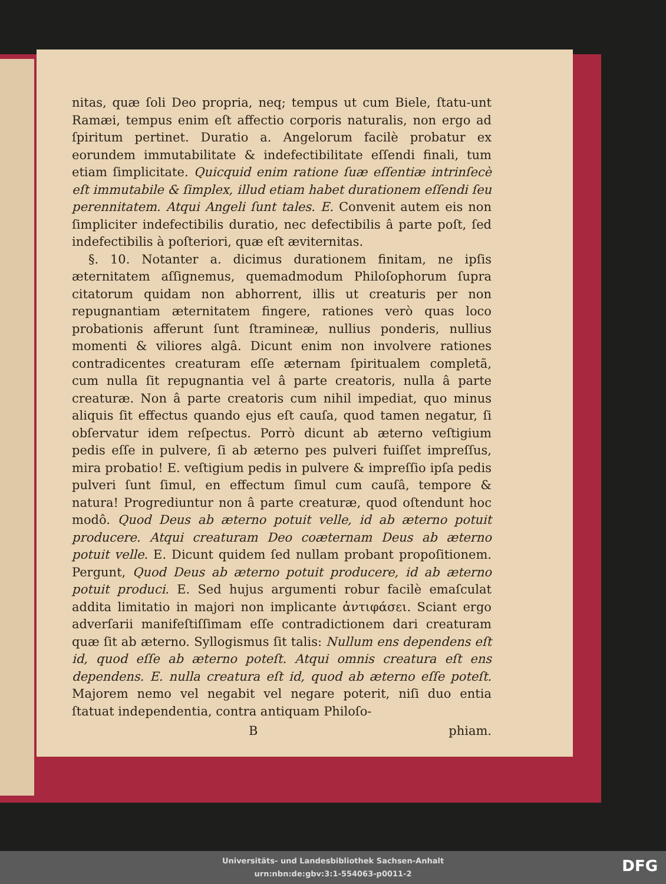nitas, quæ ſoli Deo propria, neq; tempus ut cum Biele, ſtatu-unt Ramæi, tempus enim eſt affectio corporis naturalis, non ergo ad ſpiritum pertinet. Duratio a. Angelorum facilè probatur ex eorundem immutabilitate & indefectibilitate eſſendi finali, tum etiam ſimplicitate. Quicquid enim ratione ſuæ eſſentiæ intrinſecè eſt immutabile & ſimplex, illud etiam habet durationem eſſendi ſeu perennitatem. Atqui Angeli ſunt tales. E. Convenit autem eis non ſimpliciter indefectibilis duratio, nec defectibilis â parte poſt, ſed indefectibilis à poſteriori, quæ eſt æviternitas.
§. 10. Notanter a. dicimus durationem finitam, ne ipſis æternitatem aſſignemus, quemadmodum Philoſophorum ſupra citatorum quidam non abhorrent, illis ut creaturis per non repugnantiam æternitatem fingere, rationes verò quas loco probationis afferunt ſunt ſtramineæ, nullius ponderis, nullius momenti & viliores algâ. Dicunt enim non involvere rationes contradicentes creaturam eſſe æternam ſpiritualem completã, cum nulla ſit repugnantia vel â parte creatoris, nulla â parte creaturæ. Non â parte creatoris cum nihil impediat, quo minus aliquis ſit effectus quando ejus eſt cauſa, quod tamen negatur, ſi obſervatur idem reſpectus. Porrò dicunt ab æterno veſtigium pedis eſſe in pulvere, ſi ab æterno pes pulveri fuiſſet impreſſus, mira probatio! E. veſtigium pedis in pulvere & impreſſio ipſa pedis pulveri ſunt ſimul, en effectum ſimul cum cauſâ, tempore & natura! Progrediuntur non â parte creaturæ, quod oſtendunt hoc modô. Quod Deus ab æterno potuit velle, id ab æterno potuit producere. Atqui creaturam Deo coæternam Deus ab æterno potuit velle. E. Dicunt quidem ſed nullam probant propoſitionem. Pergunt, Quod Deus ab æterno potuit producere, id ab æterno potuit produci. E. Sed hujus argumenti robur facilè emaſculat addita limitatio in majori non implicante ἀντιφάσει. Sciant ergo adverſarii manifeſtiſſimam eſſe contradictionem dari creaturam quæ ſit ab æterno. Syllogismus ſit talis: Nullum ens dependens eſt id, quod eſſe ab æterno poteſt. Atqui omnis creatura eſt ens dependens. E. nulla creatura eſt id, quod ab æterno eſſe poteſt. Majorem nemo vel negabit vel negare poterit, niſi duo entia ſtatuat independentia, contra antiquam Philoſo-
Bphiam.
Universitäts- und Landesbibliothek Sachsen-Anhalt
urn:nbn:de:gbv:3:1-554063-p0011-2
DFG